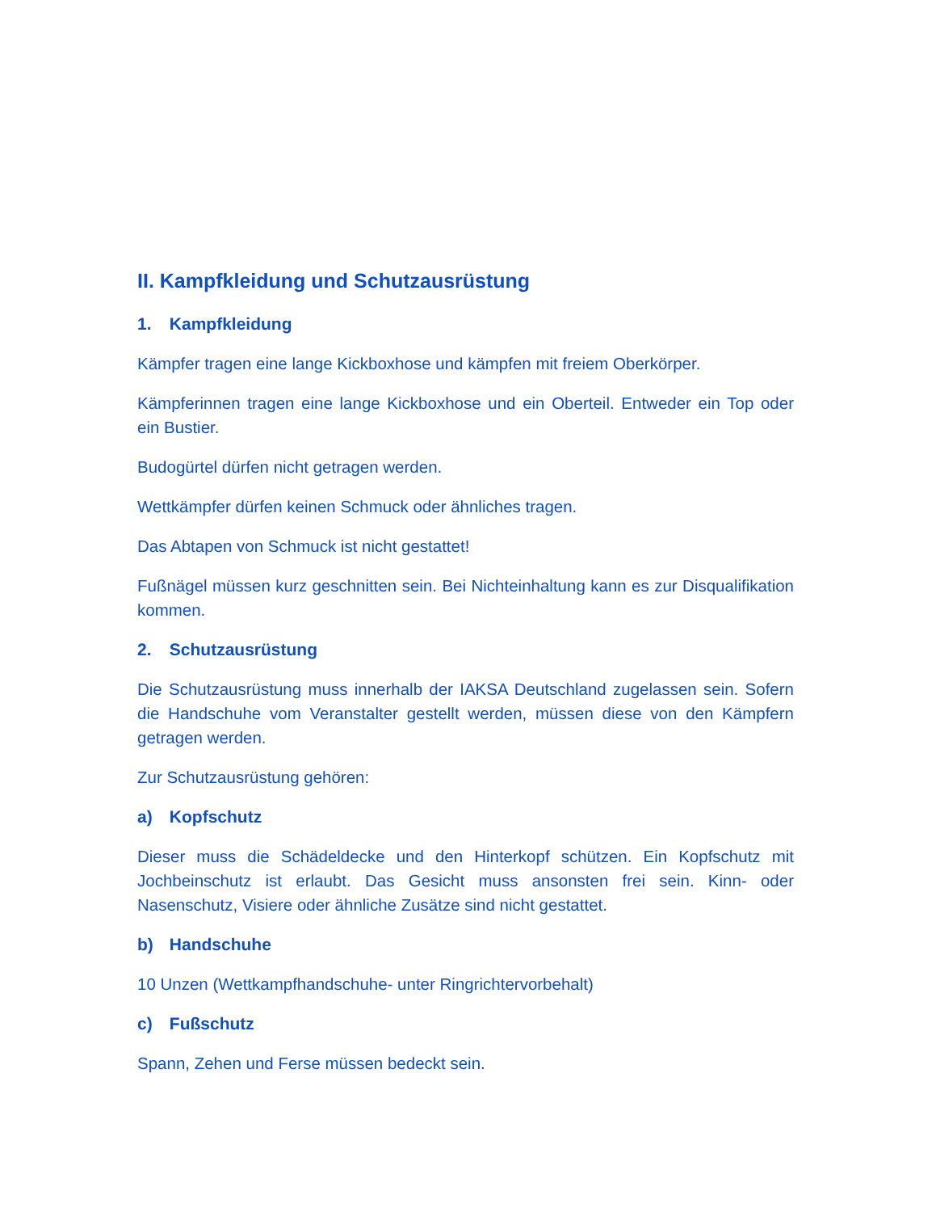II. Kampfkleidung und Schutzausrüstung
1. Kampfkleidung
Kämpfer tragen eine lange Kickboxhose und kämpfen mit freiem Oberkörper.
Kämpferinnen tragen eine lange Kickboxhose und ein Oberteil. Entweder ein Top oder ein Bustier.
Budogürtel dürfen nicht getragen werden.
Wettkämpfer dürfen keinen Schmuck oder ähnliches tragen.
Das Abtapen von Schmuck ist nicht gestattet!
Fußnägel müssen kurz geschnitten sein. Bei Nichteinhaltung kann es zur Disqualifikation kommen.
2. Schutzausrüstung
Die Schutzausrüstung muss innerhalb der IAKSA Deutschland zugelassen sein. Sofern die Handschuhe vom Veranstalter gestellt werden, müssen diese von den Kämpfern getragen werden.
Zur Schutzausrüstung gehören:
a) Kopfschutz
Dieser muss die Schädeldecke und den Hinterkopf schützen. Ein Kopfschutz mit Jochbeinschutz ist erlaubt. Das Gesicht muss ansonsten frei sein. Kinn- oder Nasenschutz, Visiere oder ähnliche Zusätze sind nicht gestattet.
b) Handschuhe
10 Unzen (Wettkampfhandschuhe- unter Ringrichtervorbehalt)
c) Fußschutz
Spann, Zehen und Ferse müssen bedeckt sein.